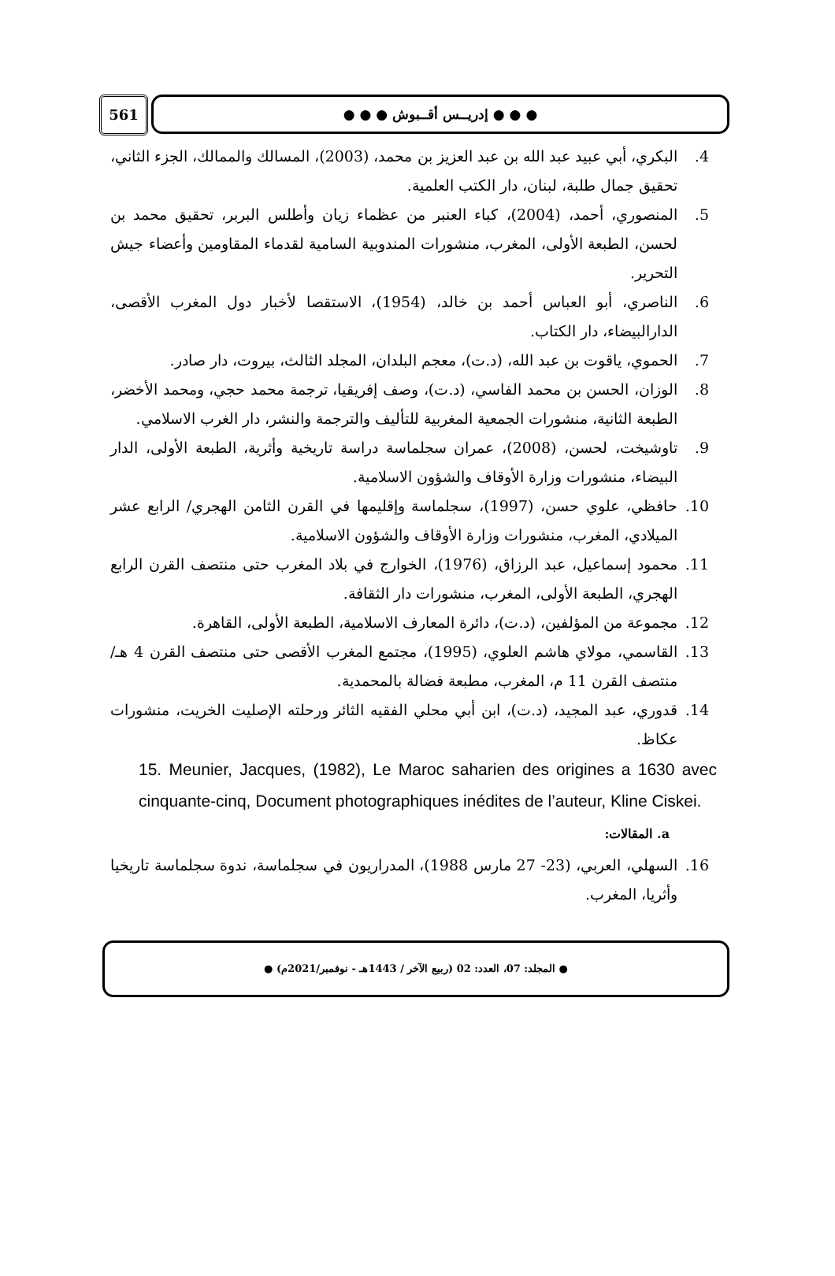561 ● ● ● إدريــس أقــبوش ● ● ●
4. البكري، أبي عبيد عبد الله بن عبد العزيز بن محمد، (2003)، المسالك والممالك، الجزء الثاني، تحقيق جمال طلبة، لبنان، دار الكتب العلمية.
5. المنصوري، أحمد، (2004)، كباء العنبر من عظماء زيان وأطلس البربر، تحقيق محمد بن لحسن، الطبعة الأولى، المغرب، منشورات المندوبية السامية لقدماء المقاومين وأعضاء جيش التحرير.
6. الناصري، أبو العباس أحمد بن خالد، (1954)، الاستقصا لأخبار دول المغرب الأقصى، الدارالبيضاء، دار الكتاب.
7. الحموي، ياقوت بن عبد الله، (د.ت)، معجم البلدان، المجلد الثالث، بيروت، دار صادر.
8. الوزان، الحسن بن محمد الفاسي، (د.ت)، وصف إفريقيا، ترجمة محمد حجي، ومحمد الأخضر، الطبعة الثانية، منشورات الجمعية المغربية للتأليف والترجمة والنشر، دار الغرب الاسلامي.
9. تاوشيخت، لحسن، (2008)، عمران سجلماسة دراسة تاريخية وأثرية، الطبعة الأولى، الدار البيضاء، منشورات وزارة الأوقاف والشؤون الاسلامية.
10. حافظي، علوي حسن، (1997)، سجلماسة وإقليمها في القرن الثامن الهجري/ الرابع عشر الميلادي، المغرب، منشورات وزارة الأوقاف والشؤون الاسلامية.
11. محمود إسماعيل، عبد الرزاق، (1976)، الخوارج في بلاد المغرب حتى منتصف القرن الرابع الهجري، الطبعة الأولى، المغرب، منشورات دار الثقافة.
12. مجموعة من المؤلفين، (د.ت)، دائرة المعارف الاسلامية، الطبعة الأولى، القاهرة.
13. القاسمي، مولاي هاشم العلوي، (1995)، مجتمع المغرب الأقصى حتى منتصف القرن 4 هـ/ منتصف القرن 11 م، المغرب، مطبعة فضالة بالمحمدية.
14. قدوري، عبد المجيد، (د.ت)، ابن أبي محلي الفقيه الثائر ورحلته الإصليت الخريت، منشورات عكاظ.
15. Meunier, Jacques, (1982), Le Maroc saharien des origines a 1630 avec cinquante-cinq, Document photographiques inédites de l’auteur, Kline Ciskei.
a. المقالات:
16. السهلي، العربي، (23- 27 مارس 1988)، المدراريون في سجلماسة، ندوة سجلماسة تاريخيا وأثريا، المغرب.
● المجلد: 07، العدد: 02 (ربيع الآخر / 1443هـ - نوفمبر/2021م) ●